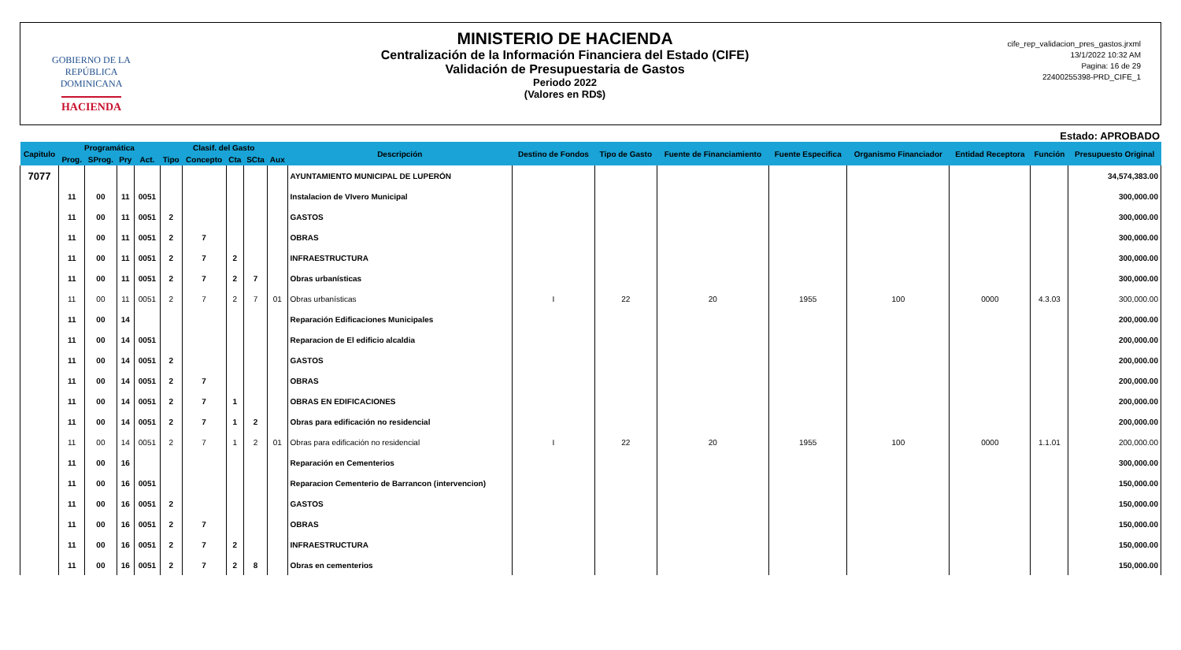GOBIERNO DE LA
REPÚBLICA
DOMINICANA
HACIENDA
MINISTERIO DE HACIENDA
Centralización de la Información Financiera del Estado (CIFE)
Validación de Presupuestaria de Gastos
Periodo 2022
(Valores en RD$)
cife_rep_validacion_pres_gastos.jrxml
13/1/2022 10:32 AM
Pagina: 16 de 29
22400255398-PRD_CIFE_1
Estado: APROBADO
| Capitulo | Programática | | | | Clasif. del Gasto | | | | | Descripción | Destino de Fondos | Tipo de Gasto | Fuente de Financiamiento | Fuente Especifica | Organismo Financiador | Entidad Receptora | Función | Presupuesto Original |
| --- | --- | --- | --- | --- | --- | --- | --- | --- | --- | --- | --- | --- | --- | --- | --- | --- | --- | --- |
| | Prog. | SProg. | Pry | Act. | Tipo | Concepto | Cta | SCta | Aux | | | | | | | | | |
| 7077 | | | | | | | | | | AYUNTAMIENTO MUNICIPAL DE LUPERÓN | | | | | | | | 34,574,383.00 |
| | 11 | 00 | 11 | 0051 | | | | | | Instalacion de VIvero Municipal | | | | | | | | 300,000.00 |
| | 11 | 00 | 11 | 0051 | 2 | | | | | GASTOS | | | | | | | | 300,000.00 |
| | 11 | 00 | 11 | 0051 | 2 | 7 | | | | OBRAS | | | | | | | | 300,000.00 |
| | 11 | 00 | 11 | 0051 | 2 | 7 | 2 | | | INFRAESTRUCTURA | | | | | | | | 300,000.00 |
| | 11 | 00 | 11 | 0051 | 2 | 7 | 2 | 7 | | Obras urbanísticas | | | | | | | | 300,000.00 |
| | 11 | 00 | 11 | 0051 | 2 | 7 | 2 | 7 | 01 | Obras urbanísticas | I | 22 | 20 | 1955 | 100 | 0000 | 4.3.03 | 300,000.00 |
| | 11 | 00 | 14 | | | | | | | Reparación Edificaciones Municipales | | | | | | | | 200,000.00 |
| | 11 | 00 | 14 | 0051 | | | | | | Reparacion de El edificio alcaldia | | | | | | | | 200,000.00 |
| | 11 | 00 | 14 | 0051 | 2 | | | | | GASTOS | | | | | | | | 200,000.00 |
| | 11 | 00 | 14 | 0051 | 2 | 7 | | | | OBRAS | | | | | | | | 200,000.00 |
| | 11 | 00 | 14 | 0051 | 2 | 7 | 1 | | | OBRAS EN EDIFICACIONES | | | | | | | | 200,000.00 |
| | 11 | 00 | 14 | 0051 | 2 | 7 | 1 | 2 | | Obras para edificación no residencial | | | | | | | | 200,000.00 |
| | 11 | 00 | 14 | 0051 | 2 | 7 | 1 | 2 | 01 | Obras para edificación no residencial | I | 22 | 20 | 1955 | 100 | 0000 | 1.1.01 | 200,000.00 |
| | 11 | 00 | 16 | | | | | | | Reparación en Cementerios | | | | | | | | 300,000.00 |
| | 11 | 00 | 16 | 0051 | | | | | | Reparacion Cementerio de Barrancon (intervencion) | | | | | | | | 150,000.00 |
| | 11 | 00 | 16 | 0051 | 2 | | | | | GASTOS | | | | | | | | 150,000.00 |
| | 11 | 00 | 16 | 0051 | 2 | 7 | | | | OBRAS | | | | | | | | 150,000.00 |
| | 11 | 00 | 16 | 0051 | 2 | 7 | 2 | | | INFRAESTRUCTURA | | | | | | | | 150,000.00 |
| | 11 | 00 | 16 | 0051 | 2 | 7 | 2 | 8 | | Obras en cementerios | | | | | | | | 150,000.00 |